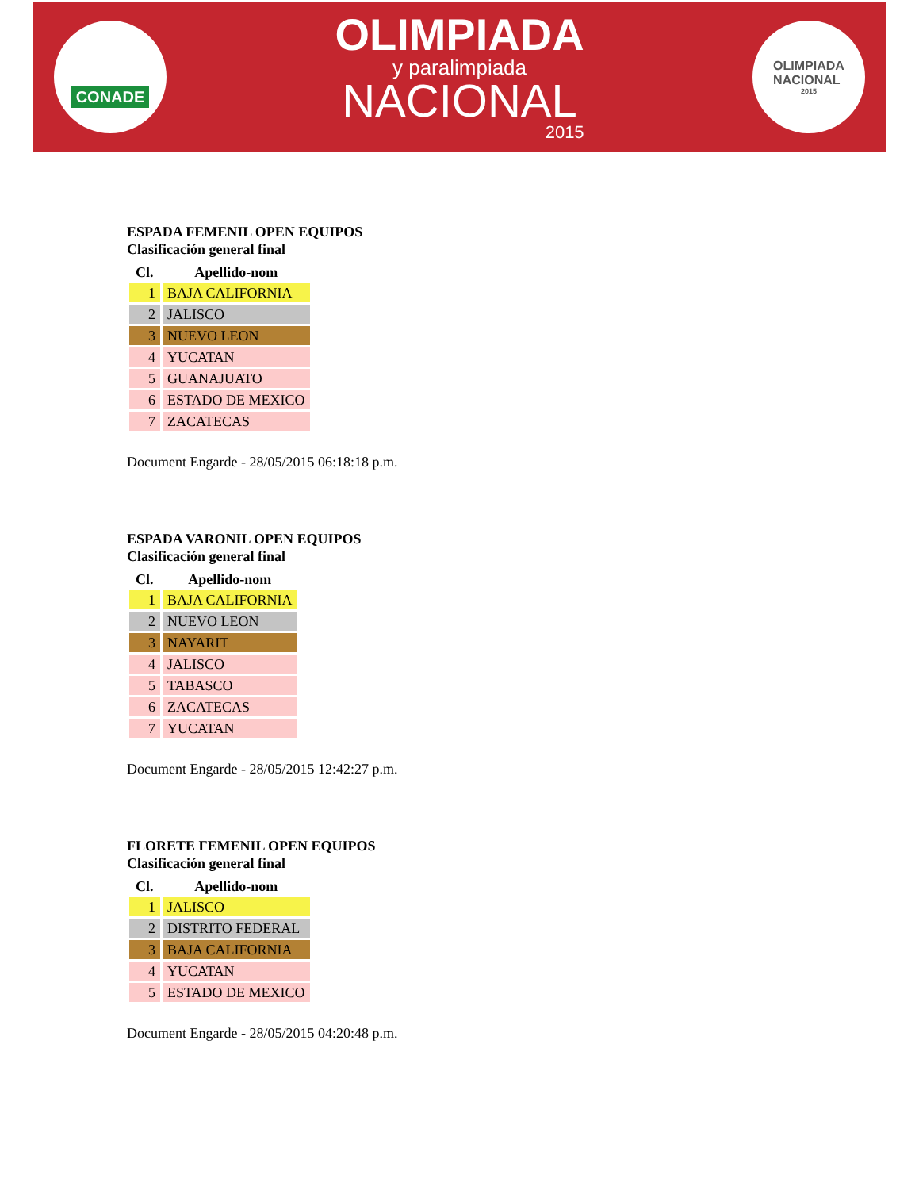CONADE
OLIMPIADA
y paralimpiada
NACIONAL
2015
OLIMPIADA
NACIONAL
2015
ESPADA FEMENIL OPEN EQUIPOS
Clasificación general final
| Cl. | Apellido-nom |
| --- | --- |
| 1 | BAJA CALIFORNIA |
| 2 | JALISCO |
| 3 | NUEVO LEON |
| 4 | YUCATAN |
| 5 | GUANAJUATO |
| 6 | ESTADO DE MEXICO |
| 7 | ZACATECAS |
Document Engarde - 28/05/2015 06:18:18 p.m.
ESPADA VARONIL OPEN EQUIPOS
Clasificación general final
| Cl. | Apellido-nom |
| --- | --- |
| 1 | BAJA CALIFORNIA |
| 2 | NUEVO LEON |
| 3 | NAYARIT |
| 4 | JALISCO |
| 5 | TABASCO |
| 6 | ZACATECAS |
| 7 | YUCATAN |
Document Engarde - 28/05/2015 12:42:27 p.m.
FLORETE FEMENIL OPEN EQUIPOS
Clasificación general final
| Cl. | Apellido-nom |
| --- | --- |
| 1 | JALISCO |
| 2 | DISTRITO FEDERAL |
| 3 | BAJA CALIFORNIA |
| 4 | YUCATAN |
| 5 | ESTADO DE MEXICO |
Document Engarde - 28/05/2015 04:20:48 p.m.